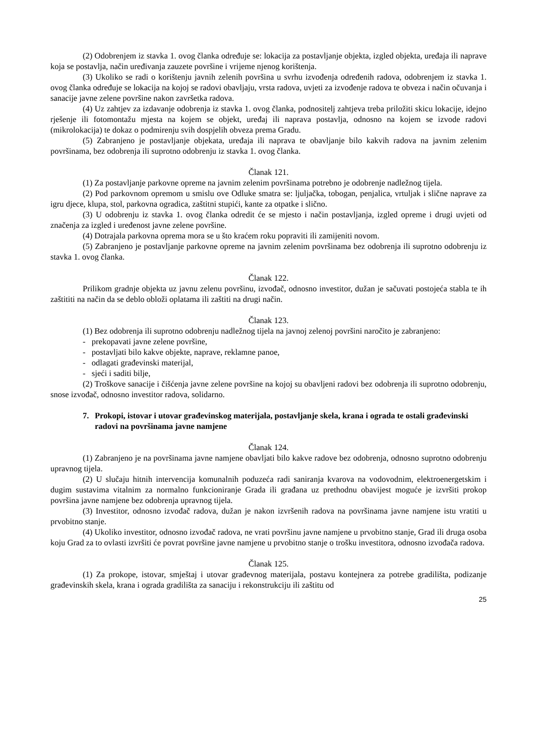(2) Odobrenjem iz stavka 1. ovog članka određuje se: lokacija za postavljanje objekta, izgled objekta, uređaja ili naprave koja se postavlja, način uređivanja zauzete površine i vrijeme njenog korištenja.
(3) Ukoliko se radi o korištenju javnih zelenih površina u svrhu izvođenja određenih radova, odobrenjem iz stavka 1. ovog članka određuje se lokacija na kojoj se radovi obavljaju, vrsta radova, uvjeti za izvođenje radova te obveza i način očuvanja i sanacije javne zelene površine nakon završetka radova.
(4) Uz zahtjev za izdavanje odobrenja iz stavka 1. ovog članka, podnositelj zahtjeva treba priložiti skicu lokacije, idejno rješenje ili fotomontažu mjesta na kojem se objekt, uređaj ili naprava postavlja, odnosno na kojem se izvode radovi (mikrolokacija) te dokaz o podmirenju svih dospjelih obveza prema Gradu.
(5) Zabranjeno je postavljanje objekata, uređaja ili naprava te obavljanje bilo kakvih radova na javnim zelenim površinama, bez odobrenja ili suprotno odobrenju iz stavka 1. ovog članka.
Članak 121.
(1) Za postavljanje parkovne opreme na javnim zelenim površinama potrebno je odobrenje nadležnog tijela.
(2) Pod parkovnom opremom u smislu ove Odluke smatra se: ljuljačka, tobogan, penjalica, vrtuljak i slične naprave za igru djece, klupa, stol, parkovna ogradica, zaštitni stupići, kante za otpatke i slično.
(3) U odobrenju iz stavka 1. ovog članka odredit će se mjesto i način postavljanja, izgled opreme i drugi uvjeti od značenja za izgled i uređenost javne zelene površine.
(4) Dotrajala parkovna oprema mora se u što kraćem roku popraviti ili zamijeniti novom.
(5) Zabranjeno je postavljanje parkovne opreme na javnim zelenim površinama bez odobrenja ili suprotno odobrenju iz stavka 1. ovog članka.
Članak 122.
Prilikom gradnje objekta uz javnu zelenu površinu, izvođač, odnosno investitor, dužan je sačuvati postojeća stabla te ih zaštititi na način da se deblo obloži oplatama ili zaštiti na drugi način.
Članak 123.
(1) Bez odobrenja ili suprotno odobrenju nadležnog tijela na javnoj zelenoj površini naročito je zabranjeno:
- prekopavati javne zelene površine,
- postavljati bilo kakve objekte, naprave, reklamne panoe,
- odlagati građevinski materijal,
- sjeći i saditi bilje,
(2) Troškove sanacije i čišćenja javne zelene površine na kojoj su obavljeni radovi bez odobrenja ili suprotno odobrenju, snose izvođač, odnosno investitor radova, solidarno.
7. Prokopi, istovar i utovar građevinskog materijala, postavljanje skela, krana i ograda te ostali građevinski radovi na površinama javne namjene
Članak 124.
(1) Zabranjeno je na površinama javne namjene obavljati bilo kakve radove bez odobrenja, odnosno suprotno odobrenju upravnog tijela.
(2) U slučaju hitnih intervencija komunalnih poduzeća radi saniranja kvarova na vodovodnim, elektroenergetskim i dugim sustavima vitalnim za normalno funkcioniranje Grada ili građana uz prethodnu obavijest moguće je izvršiti prokop površina javne namjene bez odobrenja upravnog tijela.
(3) Investitor, odnosno izvođač radova, dužan je nakon izvršenih radova na površinama javne namjene istu vratiti u prvobitno stanje.
(4) Ukoliko investitor, odnosno izvođač radova, ne vrati površinu javne namjene u prvobitno stanje, Grad ili druga osoba koju Grad za to ovlasti izvršiti će povrat površine javne namjene u prvobitno stanje o trošku investitora, odnosno izvođača radova.
Članak 125.
(1) Za prokope, istovar, smještaj i utovar građevnog materijala, postavu kontejnera za potrebe gradilišta, podizanje građevinskih skela, krana i ograda gradilišta za sanaciju i rekonstrukciju ili zaštitu od
25